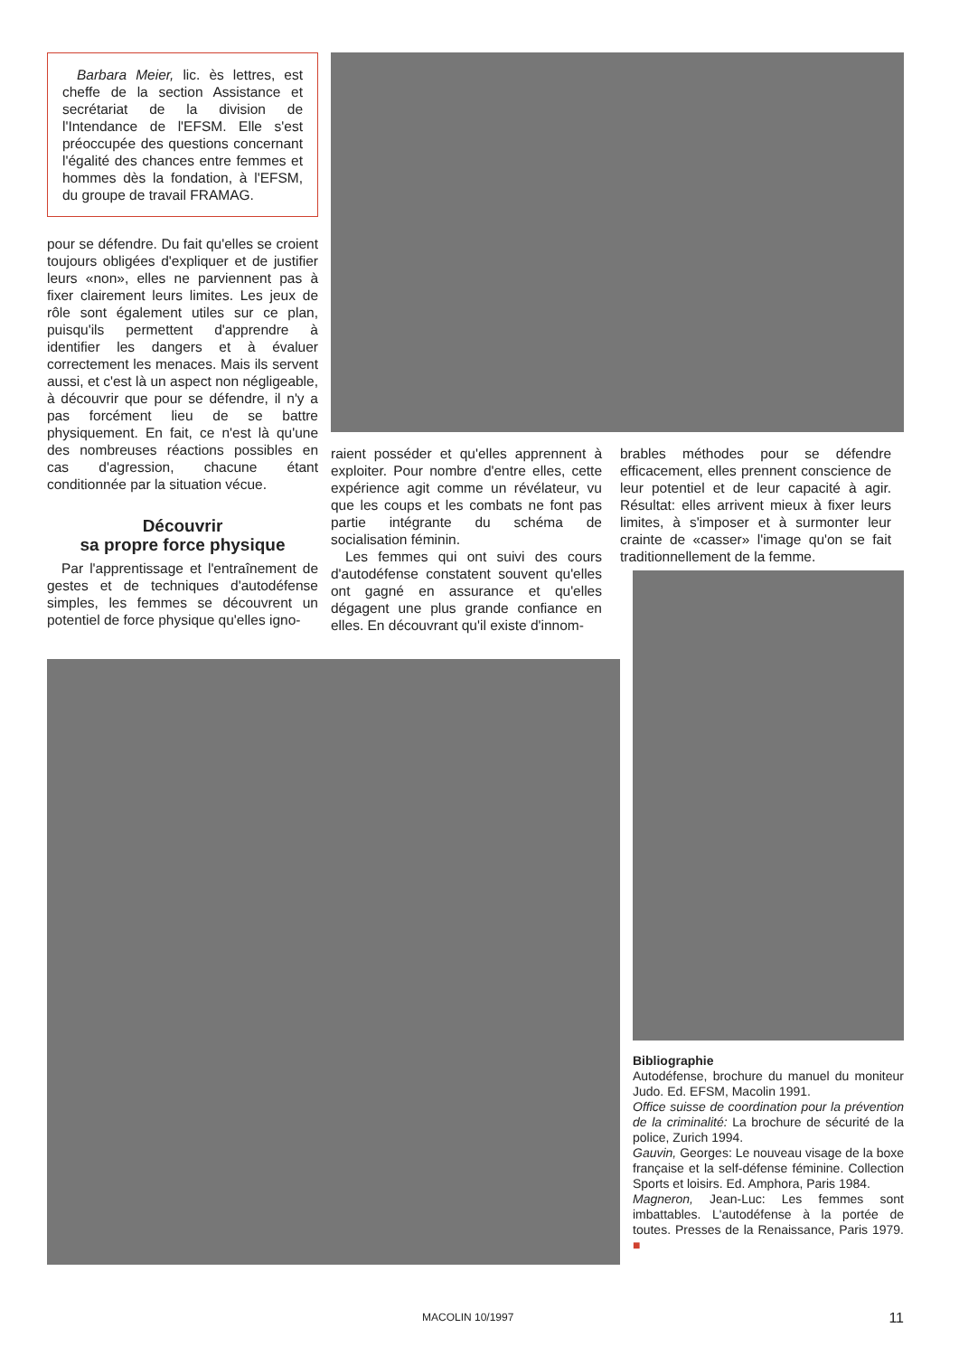Barbara Meier, lic. ès lettres, est cheffe de la section Assistance et secrétariat de la division de l'Intendance de l'EFSM. Elle s'est préoccupée des questions concernant l'égalité des chances entre femmes et hommes dès la fondation, à l'EFSM, du groupe de travail FRAMAG.
pour se défendre. Du fait qu'elles se croient toujours obligées d'expliquer et de justifier leurs «non», elles ne parviennent pas à fixer clairement leurs limites. Les jeux de rôle sont également utiles sur ce plan, puisqu'ils permettent d'apprendre à identifier les dangers et à évaluer correctement les menaces. Mais ils servent aussi, et c'est là un aspect non négligeable, à découvrir que pour se défendre, il n'y a pas forcément lieu de se battre physiquement. En fait, ce n'est là qu'une des nombreuses réactions possibles en cas d'agression, chacune étant conditionnée par la situation vécue.
Découvrir
sa propre force physique
Par l'apprentissage et l'entraînement de gestes et de techniques d'autodéfense simples, les femmes se découvrent un potentiel de force physique qu'elles igno-
raient posséder et qu'elles apprennent à exploiter. Pour nombre d'entre elles, cette expérience agit comme un révélateur, vu que les coups et les combats ne font pas partie intégrante du schéma de socialisation féminin.
Les femmes qui ont suivi des cours d'autodéfense constatent souvent qu'elles ont gagné en assurance et qu'elles dégagent une plus grande confiance en elles. En découvrant qu'il existe d'innom-
brables méthodes pour se défendre efficacement, elles prennent conscience de leur potentiel et de leur capacité à agir. Résultat: elles arrivent mieux à fixer leurs limites, à s'imposer et à surmonter leur crainte de «casser» l'image qu'on se fait traditionnellement de la femme.
Bibliographie
Autodéfense, brochure du manuel du moniteur Judo. Ed. EFSM, Macolin 1991.
Office suisse de coordination pour la prévention de la criminalité: La brochure de sécurité de la police, Zurich 1994.
Gauvin, Georges: Le nouveau visage de la boxe française et la self-défense féminine. Collection Sports et loisirs. Ed. Amphora, Paris 1984.
Magneron, Jean-Luc: Les femmes sont imbattables. L'autodéfense à la portée de toutes. Presses de la Renaissance, Paris 1979. ■
MACOLIN 10/1997 11